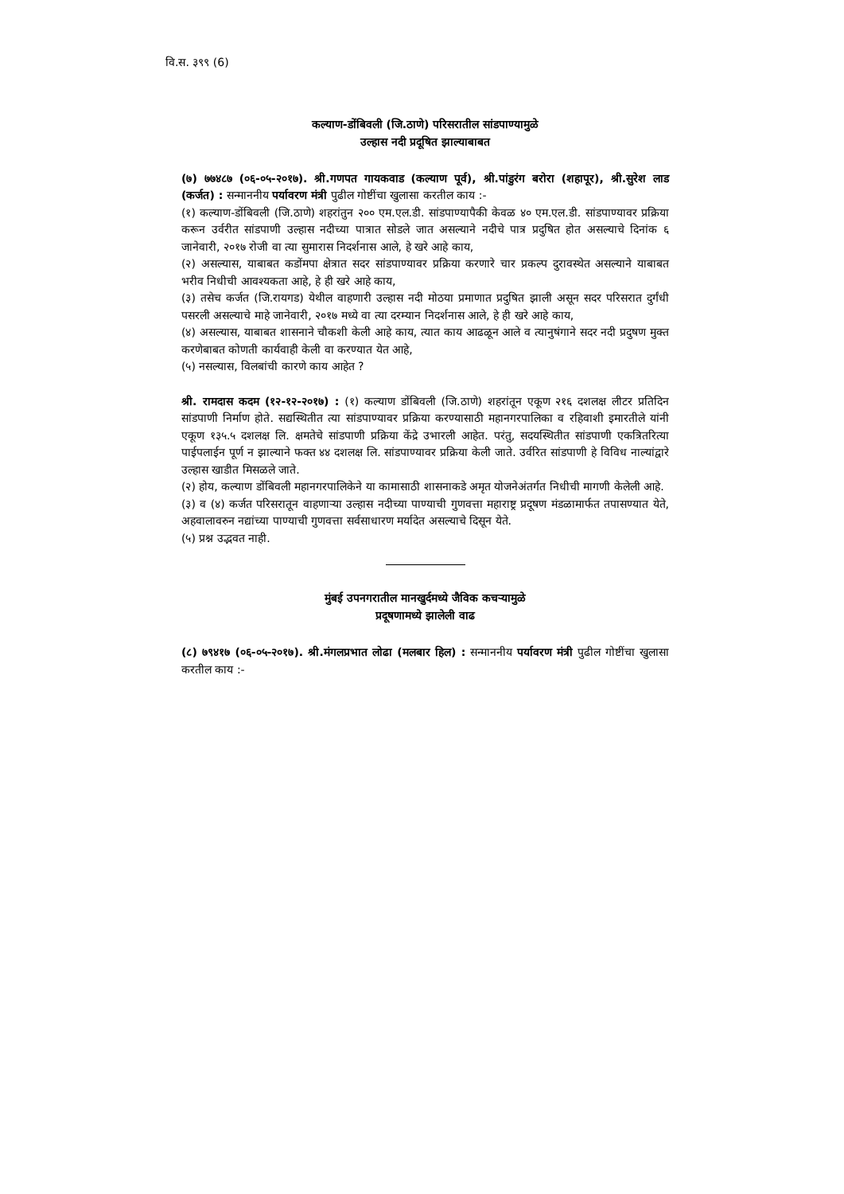वि.स. ३९९ (6)
कल्याण-डोंबिवली (जि.ठाणे) परिसरातील सांडपाण्यामुळे
उल्हास नदी प्रदूषित झाल्याबाबत
(७) ७७४८७ (०६-०५-२०१७). श्री.गणपत गायकवाड (कल्याण पूर्व), श्री.पांडुरंग बरोरा (शहापूर), श्री.सुरेश लाड (कर्जत) : सन्माननीय पर्यावरण मंत्री पुढील गोष्टींचा खुलासा करतील काय :-
(१) कल्याण-डोंबिवली (जि.ठाणे) शहरांतुन २०० एम.एल.डी. सांडपाण्यापैकी केवळ ४० एम.एल.डी. सांडपाण्यावर प्रक्रिया करून उर्वरीत सांडपाणी उल्हास नदीच्या पात्रात सोडले जात असल्याने नदीचे पात्र प्रदुषित होत असल्याचे दिनांक ६ जानेवारी, २०१७ रोजी वा त्या सुमारास निदर्शनास आले, हे खरे आहे काय,
(२) असल्यास, याबाबत कडोंमपा क्षेत्रात सदर सांडपाण्यावर प्रक्रिया करणारे चार प्रकल्प दुरावस्थेत असल्याने याबाबत भरीव निधीची आवश्यकता आहे, हे ही खरे आहे काय,
(३) तसेच कर्जत (जि.रायगड) येथील वाहणारी उल्हास नदी मोठया प्रमाणात प्रदुषित झाली असून सदर परिसरात दुर्गंधी पसरली असल्याचे माहे जानेवारी, २०१७ मध्ये वा त्या दरम्यान निदर्शनास आले, हे ही खरे आहे काय,
(४) असल्यास, याबाबत शासनाने चौकशी केली आहे काय, त्यात काय आढळून आले व त्यानुषंगाने सदर नदी प्रदुषण मुक्त करणेबाबत कोणती कार्यवाही केली वा करण्यात येत आहे,
(५) नसल्यास, विलबांची कारणे काय आहेत ?
श्री. रामदास कदम (१२-१२-२०१७) : (१) कल्याण डोंबिवली (जि.ठाणे) शहरांतून एकूण २१६ दशलक्ष लीटर प्रतिदिन सांडपाणी निर्माण होते. सद्यस्थितीत त्या सांडपाण्यावर प्रक्रिया करण्यासाठी महानगरपालिका व रहिवाशी इमारतीले यांनी एकूण १३५.५ दशलक्ष लि. क्षमतेचे सांडपाणी प्रक्रिया केंद्रे उभारली आहेत. परंतु, सदयस्थितीत सांडपाणी एकत्रितरित्या पाईपलाईन पूर्ण न झाल्याने फक्त ४४ दशलक्ष लि. सांडपाण्यावर प्रक्रिया केली जाते. उर्वरित सांडपाणी हे विविध नाल्यांद्वारे उल्हास खाडीत मिसळले जाते.
(२) होय, कल्याण डोंबिवली महानगरपालिकेने या कामासाठी शासनाकडे अमृत योजनेअंतर्गत निधीची मागणी केलेली आहे.
(३) व (४) कर्जत परिसरातून वाहणाऱ्या उल्हास नदीच्या पाण्याची गुणवत्ता महाराष्ट्र प्रदूषण मंडळामार्फत तपासण्यात येते, अहवालावरुन नद्यांच्या पाण्याची गुणवत्ता सर्वसाधारण मर्यादेत असल्याचे दिसून येते.
(५) प्रश्न उद्भवत नाही.
मुंबई उपनगरातील मानखुर्दमध्ये जैविक कचऱ्यामुळे
प्रदूषणामध्ये झालेली वाढ
(८) ७९४१७ (०६-०५-२०१७). श्री.मंगलप्रभात लोढा (मलबार हिल) : सन्माननीय पर्यावरण मंत्री पुढील गोष्टींचा खुलासा करतील काय :-